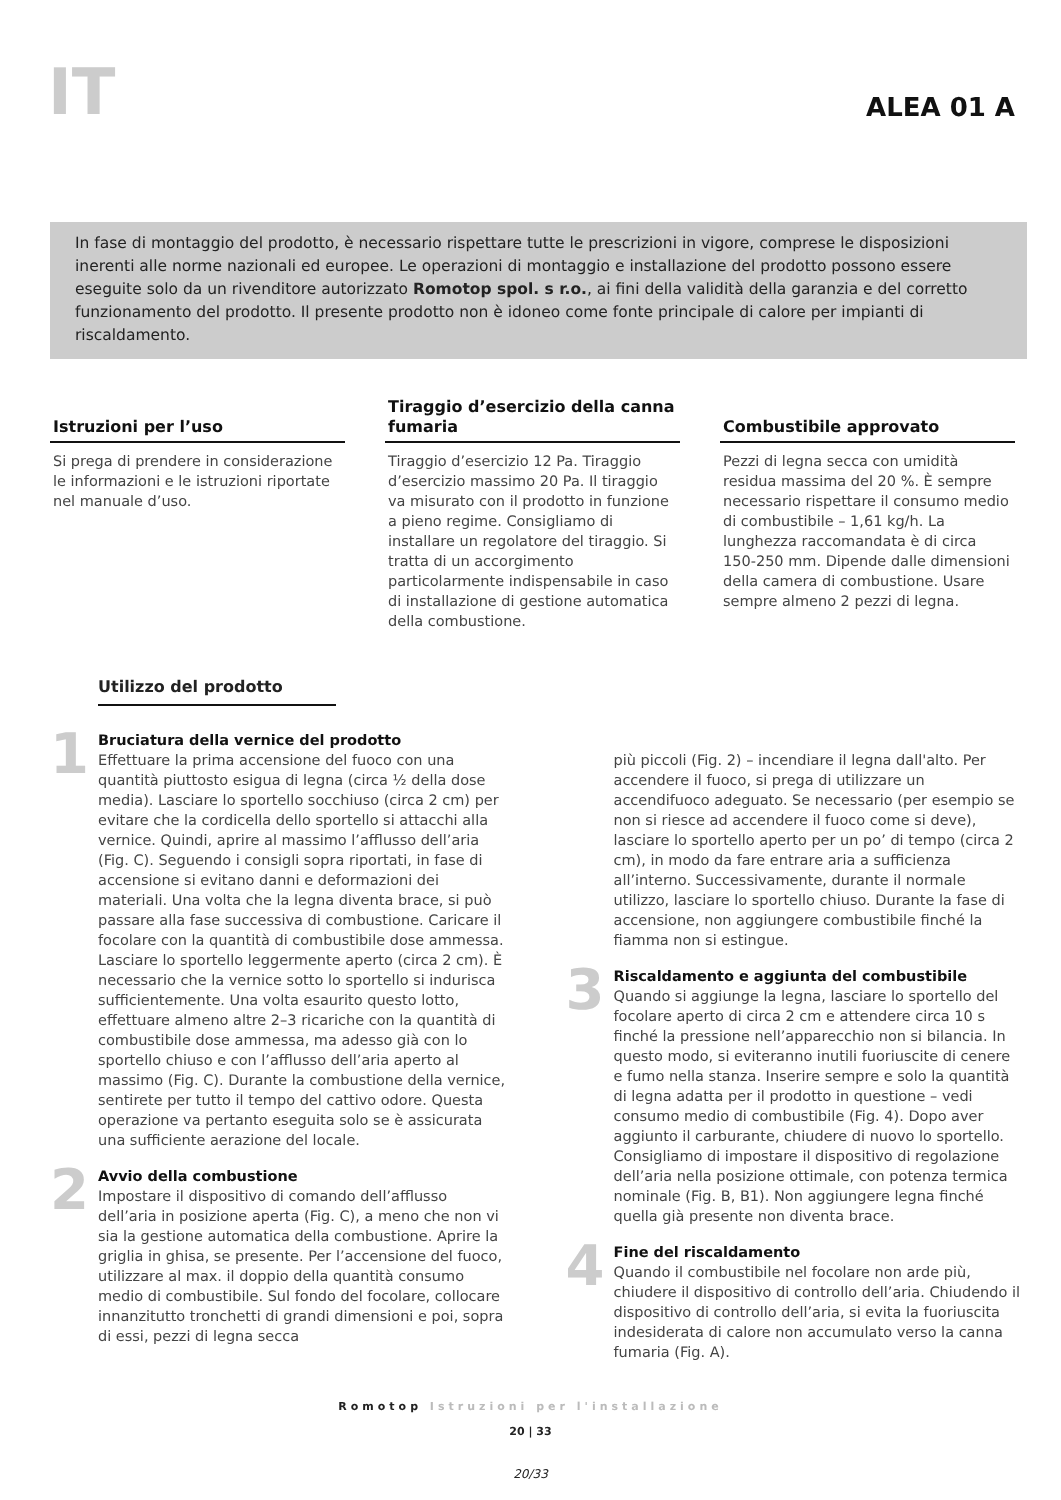IT
ALEA 01 A
In fase di montaggio del prodotto, è necessario rispettare tutte le prescrizioni in vigore, comprese le disposizioni inerenti alle norme nazionali ed europee. Le operazioni di montaggio e installazione del prodotto possono essere eseguite solo da un rivenditore autorizzato Romotop spol. s r.o., ai fini della validità della garanzia e del corretto funzionamento del prodotto. Il presente prodotto non è idoneo come fonte principale di calore per impianti di riscaldamento.
Istruzioni per l’uso
Si prega di prendere in considerazione le informazioni e le istruzioni riportate nel manuale d’uso.
Tiraggio d’esercizio della canna fumaria
Tiraggio d’esercizio 12 Pa. Tiraggio d’esercizio massimo 20 Pa. Il tiraggio va misurato con il prodotto in funzione a pieno regime. Consigliamo di installare un regolatore del tiraggio. Si tratta di un accorgimento particolarmente indispensabile in caso di installazione di gestione automatica della combustione.
Combustibile approvato
Pezzi di legna secca con umidità residua massima del 20 %. È sempre necessario rispettare il consumo medio di combustibile – 1,61 kg/h. La lunghezza raccomandata è di circa 150-250 mm. Dipende dalle dimensioni della camera di combustione. Usare sempre almeno 2 pezzi di legna.
Utilizzo del prodotto
1
Bruciatura della vernice del prodotto
Effettuare la prima accensione del fuoco con una quantità piuttosto esigua di legna (circa ½ della dose media). Lasciare lo sportello socchiuso (circa 2 cm) per evitare che la cordicella dello sportello si attacchi alla vernice. Quindi, aprire al massimo l’afflusso dell’aria (Fig. C). Seguendo i consigli sopra riportati, in fase di accensione si evitano danni e deformazioni dei materiali. Una volta che la legna diventa brace, si può passare alla fase successiva di combustione. Caricare il focolare con la quantità di combustibile dose ammessa. Lasciare lo sportello leggermente aperto (circa 2 cm). È necessario che la vernice sotto lo sportello si indurisca sufficientemente. Una volta esaurito questo lotto, effettuare almeno altre 2–3 ricariche con la quantità di combustibile dose ammessa, ma adesso già con lo sportello chiuso e con l’afflusso dell’aria aperto al massimo (Fig. C). Durante la combustione della vernice, sentirete per tutto il tempo del cattivo odore. Questa operazione va pertanto eseguita solo se è assicurata una sufficiente aerazione del locale.
2
Avvio della combustione
Impostare il dispositivo di comando dell’afflusso dell’aria in posizione aperta (Fig. C), a meno che non vi sia la gestione automatica della combustione. Aprire la griglia in ghisa, se presente. Per l’accensione del fuoco, utilizzare al max. il doppio della quantità consumo medio di combustibile. Sul fondo del focolare, collocare innanzitutto tronchetti di grandi dimensioni e poi, sopra di essi, pezzi di legna secca
più piccoli (Fig. 2) – incendiare il legna dall'alto. Per accendere il fuoco, si prega di utilizzare un accendifuoco adeguato. Se necessario (per esempio se non si riesce ad accendere il fuoco come si deve), lasciare lo sportello aperto per un po’ di tempo (circa 2 cm), in modo da fare entrare aria a sufficienza all’interno. Successivamente, durante il normale utilizzo, lasciare lo sportello chiuso. Durante la fase di accensione, non aggiungere combustibile finché la fiamma non si estingue.
3
Riscaldamento e aggiunta del combustibile
Quando si aggiunge la legna, lasciare lo sportello del focolare aperto di circa 2 cm e attendere circa 10 s finché la pressione nell’apparecchio non si bilancia. In questo modo, si eviteranno inutili fuoriuscite di cenere e fumo nella stanza. Inserire sempre e solo la quantità di legna adatta per il prodotto in questione – vedi consumo medio di combustibile (Fig. 4). Dopo aver aggiunto il carburante, chiudere di nuovo lo sportello. Consigliamo di impostare il dispositivo di regolazione dell’aria nella posizione ottimale, con potenza termica nominale (Fig. B, B1). Non aggiungere legna finché quella già presente non diventa brace.
4
Fine del riscaldamento
Quando il combustibile nel focolare non arde più, chiudere il dispositivo di controllo dell’aria. Chiudendo il dispositivo di controllo dell’aria, si evita la fuoriuscita indesiderata di calore non accumulato verso la canna fumaria (Fig. A).
Romotop Istruzioni per l'installazione
20 | 33
20/33